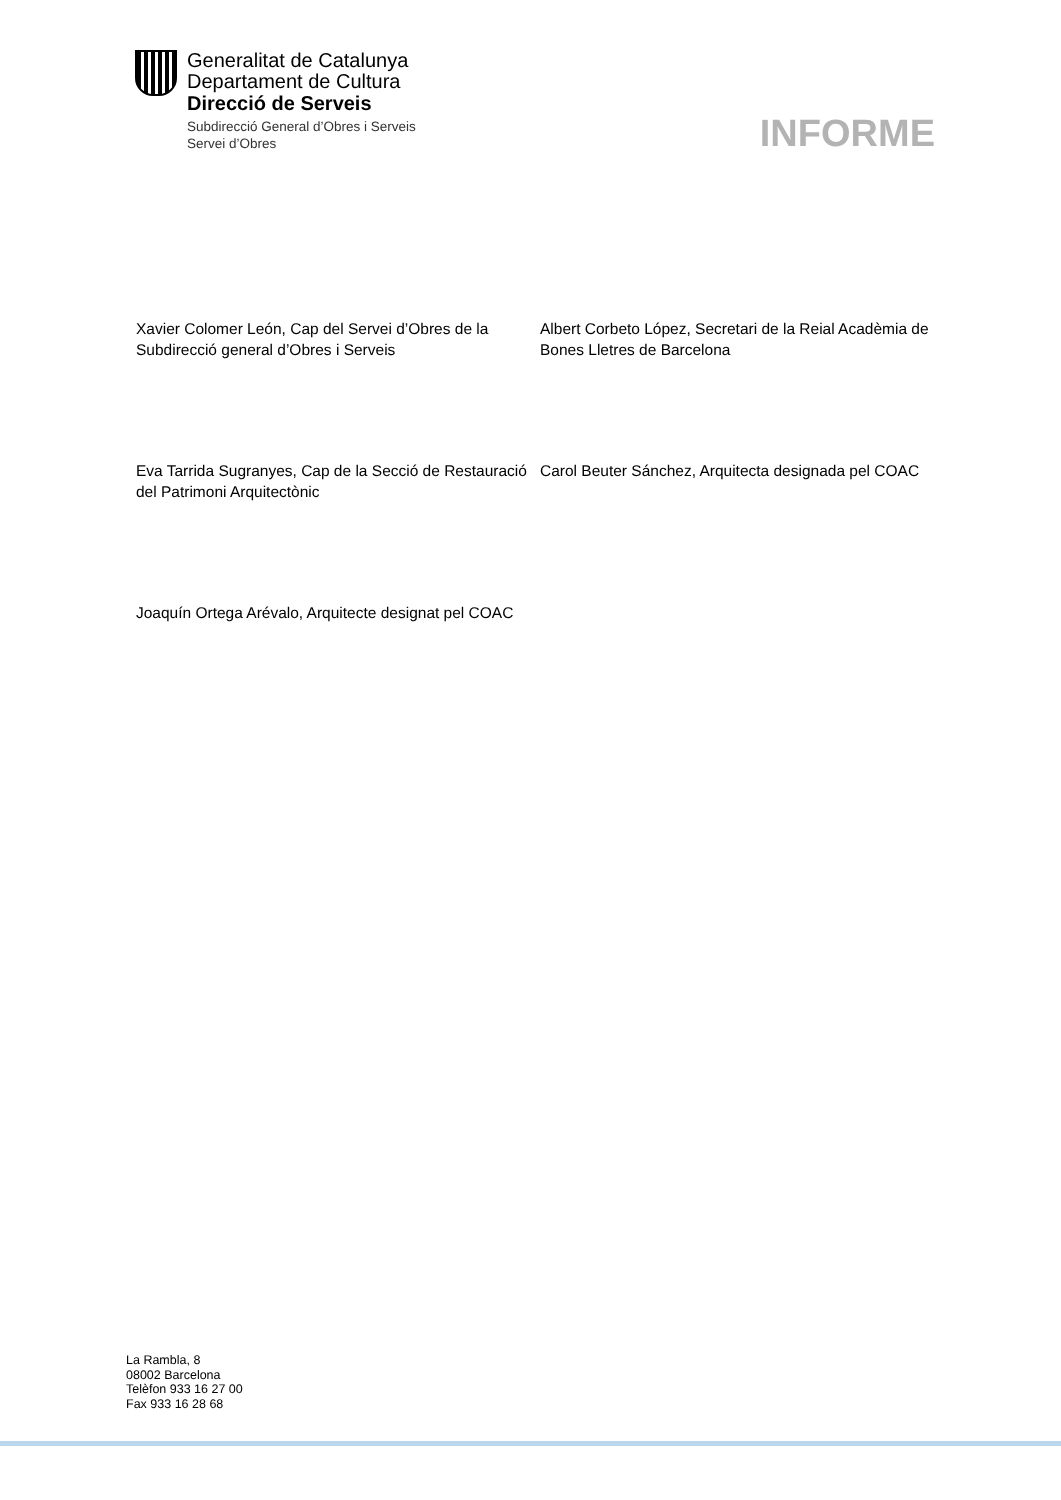Generalitat de Catalunya
Departament de Cultura
Direcció de Serveis
Subdirecció General d’Obres i Serveis
Servei d’Obres
INFORME
Xavier Colomer León, Cap del Servei d’Obres de la Subdirecció general d’Obres i Serveis
Albert Corbeto López, Secretari de la Reial Acadèmia de Bones Lletres de Barcelona
Eva Tarrida Sugranyes, Cap de la Secció de Restauració del Patrimoni Arquitectònic
Carol Beuter Sánchez, Arquitecta designada pel COAC
Joaquín Ortega Arévalo, Arquitecte designat pel COAC
La Rambla, 8
08002 Barcelona
Telèfon 933 16 27 00
Fax 933 16 28 68